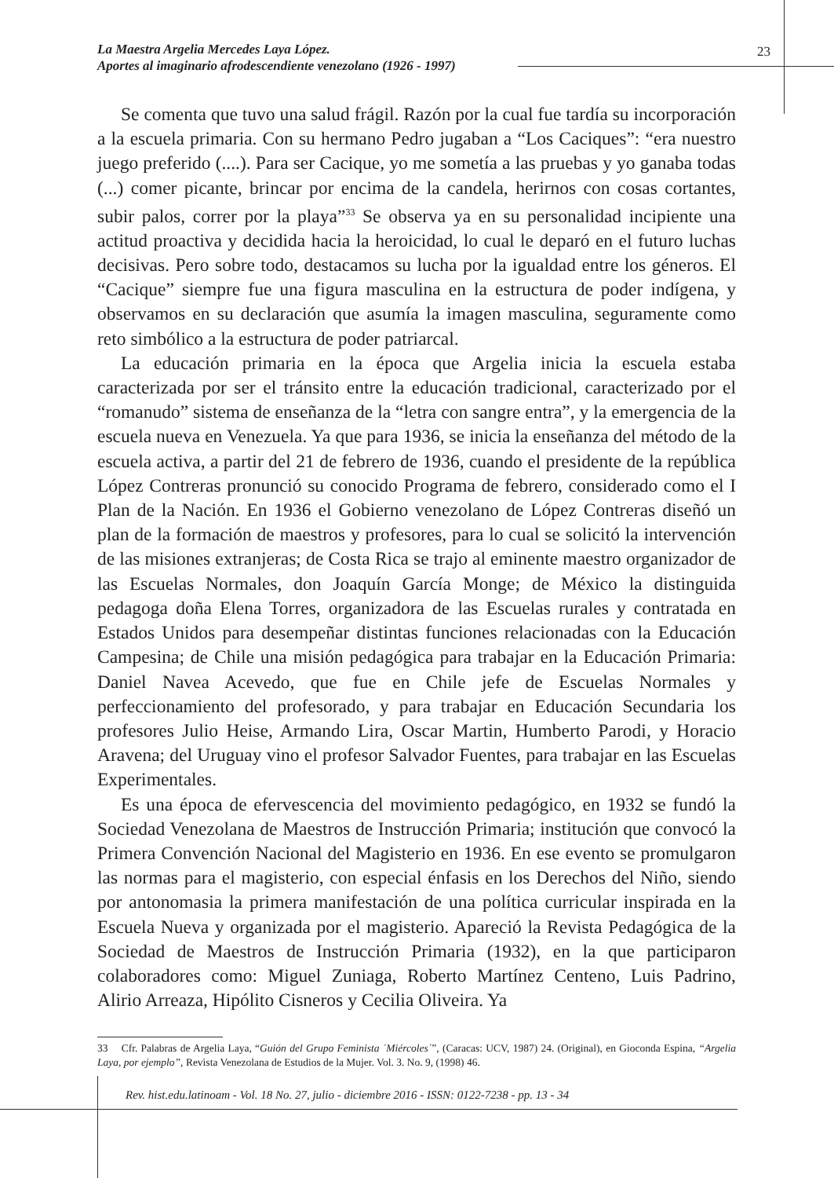La Maestra Argelia Mercedes Laya López.
Aportes al imaginario afrodescendiente venezolano (1926 - 1997)
23
Se comenta que tuvo una salud frágil. Razón por la cual fue tardía su incorporación a la escuela primaria. Con su hermano Pedro jugaban a “Los Caciques”: “era nuestro juego preferido (....). Para ser Cacique, yo me sometía a las pruebas y yo ganaba todas (...) comer picante, brincar por encima de la candela, herirnos con cosas cortantes, subir palos, correr por la playa”<sup>33</sup> Se observa ya en su personalidad incipiente una actitud proactiva y decidida hacia la heroicidad, lo cual le deparó en el futuro luchas decisivas. Pero sobre todo, destacamos su lucha por la igualdad entre los géneros. El “Cacique” siempre fue una figura masculina en la estructura de poder indígena, y observamos en su declaración que asumía la imagen masculina, seguramente como reto simbólico a la estructura de poder patriarcal.
La educación primaria en la época que Argelia inicia la escuela estaba caracterizada por ser el tránsito entre la educación tradicional, caracterizado por el “romanudo” sistema de enseñanza de la “letra con sangre entra”, y la emergencia de la escuela nueva en Venezuela. Ya que para 1936, se inicia la enseñanza del método de la escuela activa, a partir del 21 de febrero de 1936, cuando el presidente de la república López Contreras pronunció su conocido Programa de febrero, considerado como el I Plan de la Nación. En 1936 el Gobierno venezolano de López Contreras diseñó un plan de la formación de maestros y profesores, para lo cual se solicitó la intervención de las misiones extranjeras; de Costa Rica se trajo al eminente maestro organizador de las Escuelas Normales, don Joaquín García Monge; de México la distinguida pedagoga doña Elena Torres, organizadora de las Escuelas rurales y contratada en Estados Unidos para desempeñar distintas funciones relacionadas con la Educación Campesina; de Chile una misión pedagógica para trabajar en la Educación Primaria: Daniel Navea Acevedo, que fue en Chile jefe de Escuelas Normales y perfeccionamiento del profesorado, y para trabajar en Educación Secundaria los profesores Julio Heise, Armando Lira, Oscar Martin, Humberto Parodi, y Horacio Aravena; del Uruguay vino el profesor Salvador Fuentes, para trabajar en las Escuelas Experimentales.
Es una época de efervescencia del movimiento pedagógico, en 1932 se fundó la Sociedad Venezolana de Maestros de Instrucción Primaria; institución que convocó la Primera Convención Nacional del Magisterio en 1936. En ese evento se promulgaron las normas para el magisterio, con especial énfasis en los Derechos del Niño, siendo por antonomasia la primera manifestación de una política curricular inspirada en la Escuela Nueva y organizada por el magisterio. Apareció la Revista Pedagógica de la Sociedad de Maestros de Instrucción Primaria (1932), en la que participaron colaboradores como: Miguel Zuniaga, Roberto Martínez Centeno, Luis Padrino, Alirio Arreaza, Hipólito Cisneros y Cecilia Oliveira. Ya
33 Cfr. Palabras de Argelia Laya, “Guión del Grupo Feminista ´Miércoles´”, (Caracas: UCV, 1987) 24. (Original), en Gioconda Espina, “Argelia Laya, por ejemplo”, Revista Venezolana de Estudios de la Mujer. Vol. 3. No. 9, (1998) 46.
Rev. hist.edu.latinoam - Vol. 18 No. 27, julio - diciembre 2016 - ISSN: 0122-7238 - pp. 13 - 34